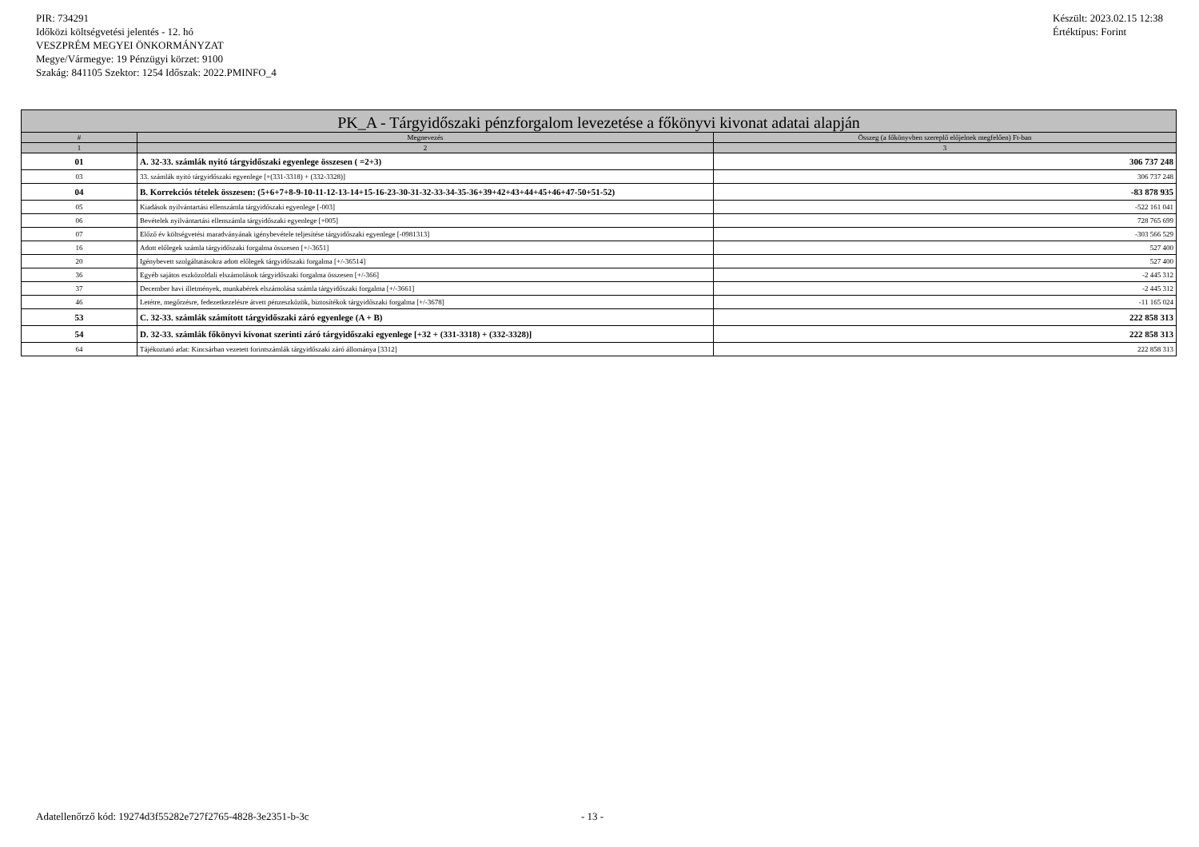PIR: 734291
Időközi költségvetési jelentés - 12. hó
VESZPRÉM MEGYEI ÖNKORMÁNYZAT
Megye/Vármegye: 19 Pénzügyi körzet: 9100
Szakág: 841105 Szektor: 1254 Időszak: 2022.PMINFO_4
Készült: 2023.02.15 12:38
Értéktípus: Forint
| PK_A - Tárgyidőszaki pénzforgalom levezetése a főkönyvi kivonat adatai alapján | | |
| --- | --- | --- |
| # | Megnevezés | Összeg (a főkönyvben szereplő előjelnek megfelően) Ft-ban |
| 1 | 2 | 3 |
| 01 | A. 32-33. számlák nyitó tárgyidőszaki egyenlege összesen ( =2+3) | 306 737 248 |
| 03 | 33. számlák nyitó tárgyidőszaki egyenlege [+(331-3318) + (332-3328)] | 306 737 248 |
| 04 | B. Korrekciós tételek összesen: (5+6+7+8-9-10-11-12-13-14+15-16-23-30-31-32-33-34-35-36+39+42+43+44+45+46+47-50+51-52) | -83 878 935 |
| 05 | Kiadások nyilvántartási ellenszámla tárgyidőszaki egyenlege [-003] | -522 161 041 |
| 06 | Bevételek nyilvántartási ellenszámla tárgyidőszaki egyenlege [+005] | 728 765 699 |
| 07 | Előző év költségvetési maradványának igénybevétele teljesítése tárgyidőszaki egyenlege [-0981313] | -303 566 529 |
| 16 | Adott előlegek számla tárgyidőszaki forgalma összesen [+/-3651] | 527 400 |
| 20 | Igénybevett szolgáltatásokra adott előlegek tárgyidőszaki forgalma [+/-36514] | 527 400 |
| 36 | Egyéb sajátos eszközoldali elszámolások tárgyidőszaki forgalma összesen [+/-366] | -2 445 312 |
| 37 | December havi illetmények, munkabérek elszámolása számla tárgyidőszaki forgalma [+/-3661] | -2 445 312 |
| 46 | Letétre, megőrzésre, fedezetkezelésre átvett pénzeszközök, biztosítékok tárgyidőszaki forgalma [+/-3678] | -11 165 024 |
| 53 | C. 32-33. számlák számított tárgyidőszaki záró egyenlege (A + B) | 222 858 313 |
| 54 | D. 32-33. számlák főkönyvi kivonat szerinti záró tárgyidőszaki egyenlege [+32 + (331-3318) + (332-3328)] | 222 858 313 |
| 64 | Tájékoztató adat: Kincsárban vezetett forintszámlák tárgyidőszaki záró állománya [3312] | 222 858 313 |
Adatellenőrző kód: 19274d3f55282e727f2765-4828-3e2351-b-3c - 13 -